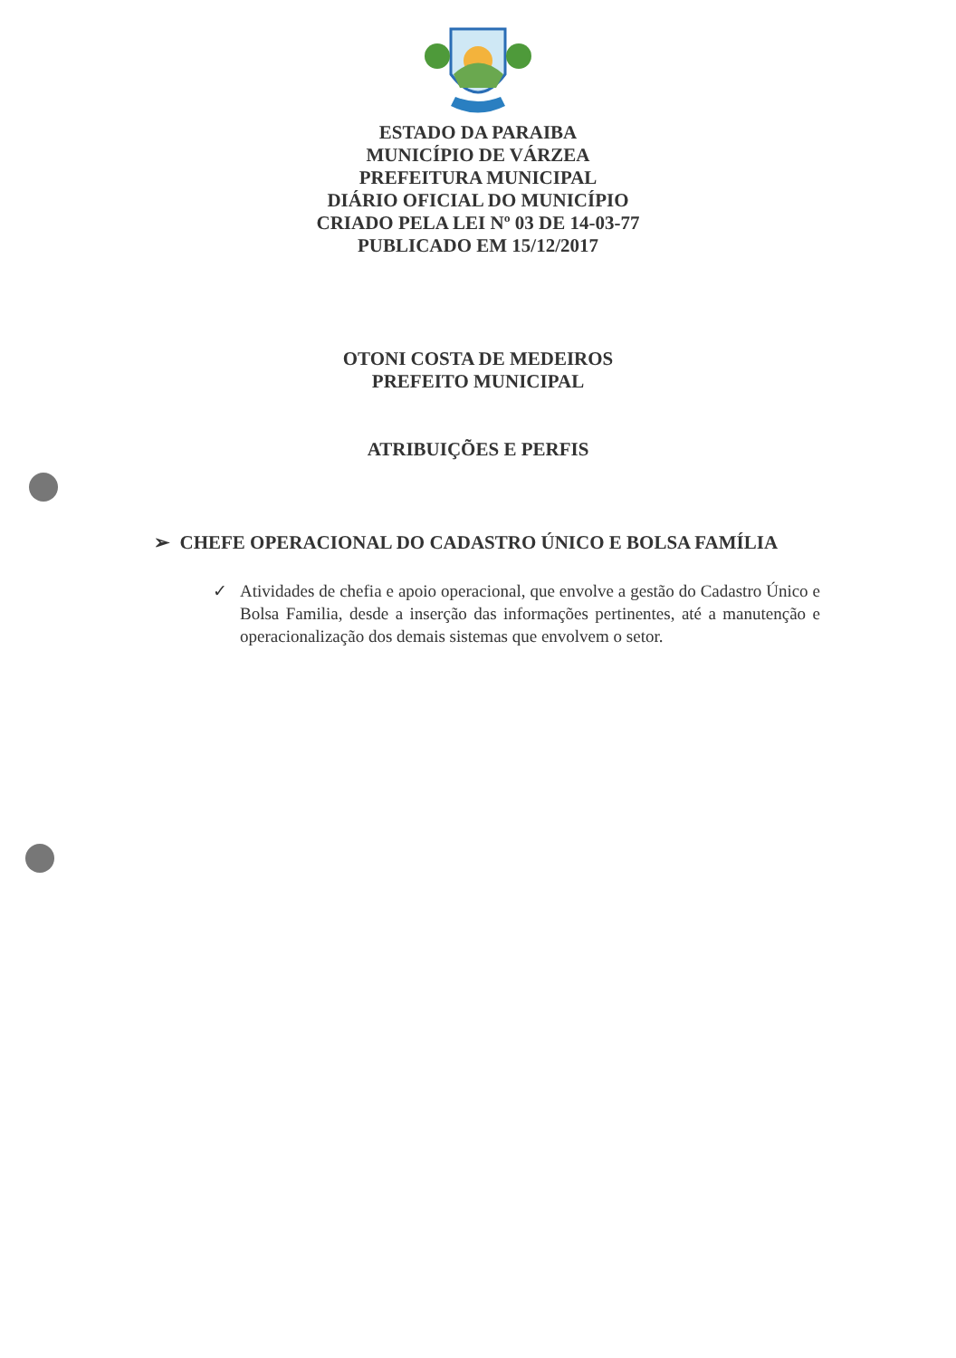ESTADO DA PARAIBA
MUNICÍPIO DE VÁRZEA
PREFEITURA MUNICIPAL
DIÁRIO OFICIAL DO MUNICÍPIO
CRIADO PELA LEI Nº 03 DE 14-03-77
PUBLICADO EM 15/12/2017
OTONI COSTA DE MEDEIROS
PREFEITO MUNICIPAL
ATRIBUIÇÕES E PERFIS
➢ CHEFE OPERACIONAL DO CADASTRO ÚNICO E BOLSA FAMÍLIA
✓ Atividades de chefia e apoio operacional, que envolve a gestão do Cadastro Único e Bolsa Familia, desde a inserção das informações pertinentes, até a manutenção e operacionalização dos demais sistemas que envolvem o setor.